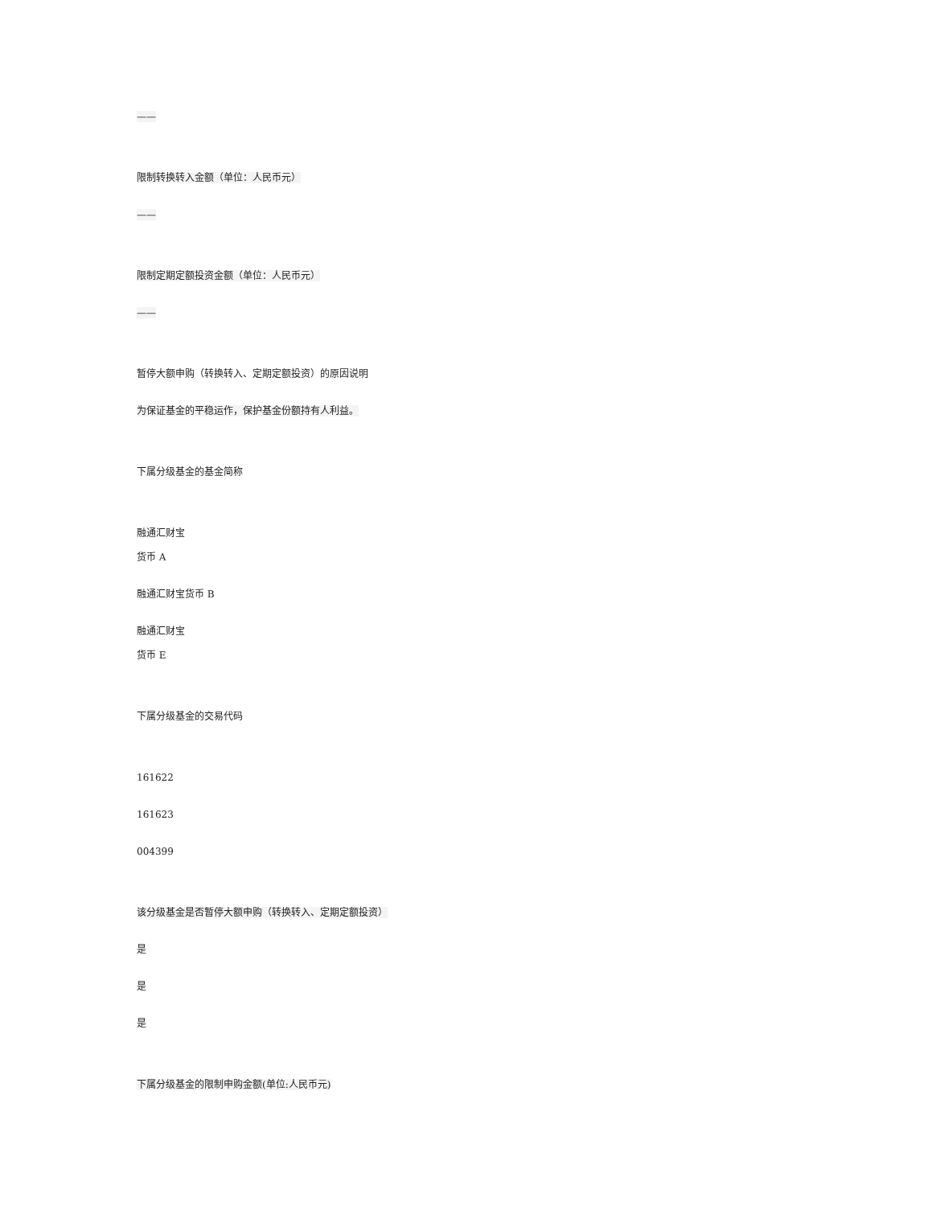——
限制转换转入金额（单位：人民币元）
——
限制定期定额投资金额（单位：人民币元）
——
暂停大额申购（转换转入、定期定额投资）的原因说明
为保证基金的平稳运作，保护基金份额持有人利益。
下属分级基金的基金简称
融通汇财宝
货币 A
融通汇财宝货币 B
融通汇财宝
货币 E
下属分级基金的交易代码
161622
161623
004399
该分级基金是否暂停大额申购（转换转入、定期定额投资）
是
是
是
下属分级基金的限制申购金额(单位:人民币元)